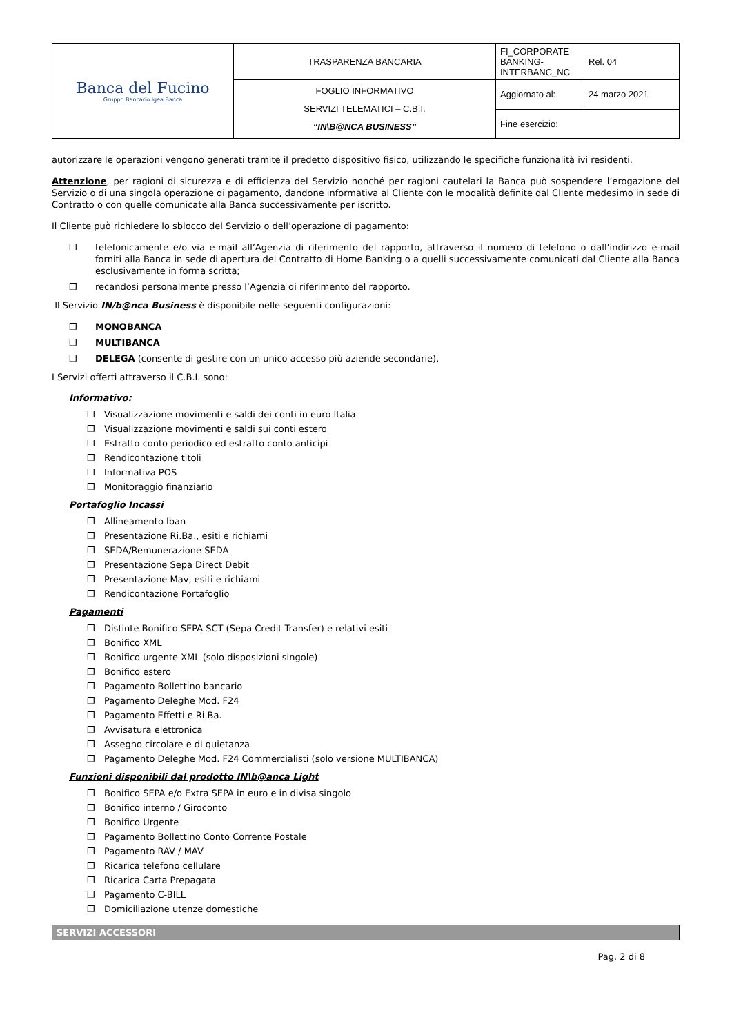| Banca del Fucino Gruppo Bancario Igea Banca | TRASPARENZA BANCARIA | FI_CORPORATE-BANKING-INTERBANC_NC | Rel. 04 |
| | FOGLIO INFORMATIVO SERVIZI TELEMATICI – C.B.I. “IN\B@NCA BUSINESS” | Aggiornato al: | 24 marzo 2021 |
| | | Fine esercizio: | |
autorizzare le operazioni vengono generati tramite il predetto dispositivo fisico, utilizzando le specifiche funzionalità ivi residenti.
Attenzione, per ragioni di sicurezza e di efficienza del Servizio nonché per ragioni cautelari la Banca può sospendere l’erogazione del Servizio o di una singola operazione di pagamento, dandone informativa al Cliente con le modalità definite dal Cliente medesimo in sede di Contratto o con quelle comunicate alla Banca successivamente per iscritto.
Il Cliente può richiedere lo sblocco del Servizio o dell’operazione di pagamento:
❒ telefonicamente e/o via e-mail all’Agenzia di riferimento del rapporto, attraverso il numero di telefono o dall’indirizzo e-mail forniti alla Banca in sede di apertura del Contratto di Home Banking o a quelli successivamente comunicati dal Cliente alla Banca esclusivamente in forma scritta;
❒ recandosi personalmente presso l’Agenzia di riferimento del rapporto.
Il Servizio IN/b@nca Business è disponibile nelle seguenti configurazioni:
❒ MONOBANCA
❒ MULTIBANCA
❒ DELEGA (consente di gestire con un unico accesso più aziende secondarie).
I Servizi offerti attraverso il C.B.I. sono:
Informativo:
❒ Visualizzazione movimenti e saldi dei conti in euro Italia
❒ Visualizzazione movimenti e saldi sui conti estero
❒ Estratto conto periodico ed estratto conto anticipi
❒ Rendicontazione titoli
❒ Informativa POS
❒ Monitoraggio finanziario
Portafoglio Incassi
❒ Allineamento Iban
❒ Presentazione Ri.Ba., esiti e richiami
❒ SEDA/Remunerazione SEDA
❒ Presentazione Sepa Direct Debit
❒ Presentazione Mav, esiti e richiami
❒ Rendicontazione Portafoglio
Pagamenti
❒ Distinte Bonifico SEPA SCT (Sepa Credit Transfer) e relativi esiti
❒ Bonifico XML
❒ Bonifico urgente XML (solo disposizioni singole)
❒ Bonifico estero
❒ Pagamento Bollettino bancario
❒ Pagamento Deleghe Mod. F24
❒ Pagamento Effetti e Ri.Ba.
❒ Avvisatura elettronica
❒ Assegno circolare e di quietanza
❒ Pagamento Deleghe Mod. F24 Commercialisti (solo versione MULTIBANCA)
Funzioni disponibili dal prodotto IN\b@anca Light
❒ Bonifico SEPA e/o Extra SEPA in euro e in divisa singolo
❒ Bonifico interno / Giroconto
❒ Bonifico Urgente
❒ Pagamento Bollettino Conto Corrente Postale
❒ Pagamento RAV / MAV
❒ Ricarica telefono cellulare
❒ Ricarica Carta Prepagata
❒ Pagamento C-BILL
❒ Domiciliazione utenze domestiche
SERVIZI ACCESSORI
Pag. 2 di 8